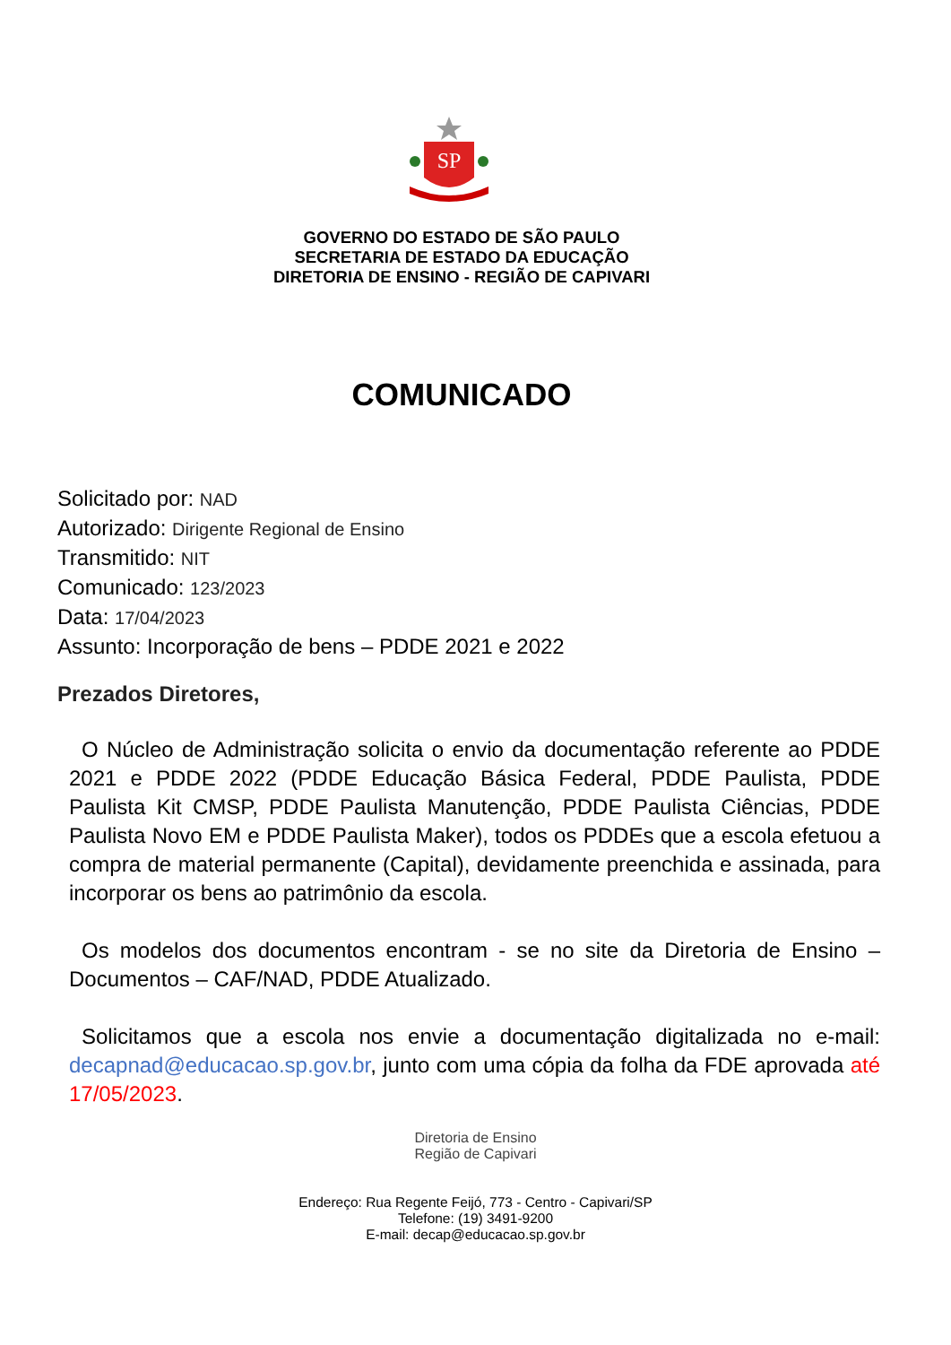SP
GOVERNO DO ESTADO DE SÃO PAULO
SECRETARIA DE ESTADO DA EDUCAÇÃO
DIRETORIA DE ENSINO - REGIÃO DE CAPIVARI
COMUNICADO
Solicitado por: NAD
Autorizado: Dirigente Regional de Ensino
Transmitido: NIT
Comunicado: 123/2023
Data: 17/04/2023
Assunto: Incorporação de bens – PDDE 2021 e 2022
Prezados Diretores,
O Núcleo de Administração solicita o envio da documentação referente ao PDDE 2021 e PDDE 2022 (PDDE Educação Básica Federal, PDDE Paulista, PDDE Paulista Kit CMSP, PDDE Paulista Manutenção, PDDE Paulista Ciências, PDDE Paulista Novo EM e PDDE Paulista Maker), todos os PDDEs que a escola efetuou a compra de material permanente (Capital), devidamente preenchida e assinada, para incorporar os bens ao patrimônio da escola.
Os modelos dos documentos encontram - se no site da Diretoria de Ensino – Documentos – CAF/NAD, PDDE Atualizado.
Solicitamos que a escola nos envie a documentação digitalizada no e-mail: decapnad@educacao.sp.gov.br, junto com uma cópia da folha da FDE aprovada até 17/05/2023.
Diretoria de Ensino
Região de Capivari
Endereço: Rua Regente Feijó, 773 - Centro - Capivari/SP
Telefone: (19) 3491-9200
E-mail: decap@educacao.sp.gov.br